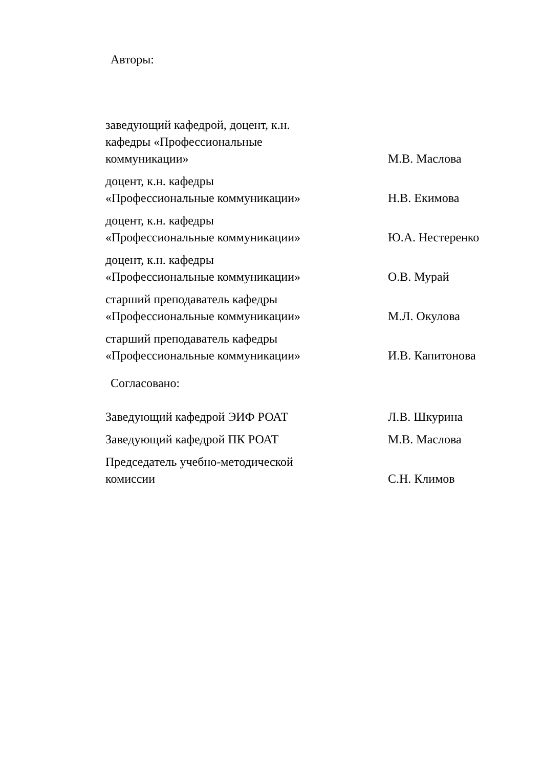Авторы:
заведующий кафедрой, доцент, к.н.
кафедры «Профессиональные
коммуникации»
М.В. Маслова
доцент, к.н. кафедры
«Профессиональные коммуникации»
Н.В. Екимова
доцент, к.н. кафедры
«Профессиональные коммуникации»
Ю.А. Нестеренко
доцент, к.н. кафедры
«Профессиональные коммуникации»
О.В. Мурай
старший преподаватель кафедры
«Профессиональные коммуникации»
М.Л. Окулова
старший преподаватель кафедры
«Профессиональные коммуникации»
И.В. Капитонова
Согласовано:
Заведующий кафедрой ЭИФ РОАТ Л.В. Шкурина
Заведующий кафедрой ПК РОАТ М.В. Маслова
Председатель учебно-методической
комиссии
С.Н. Климов